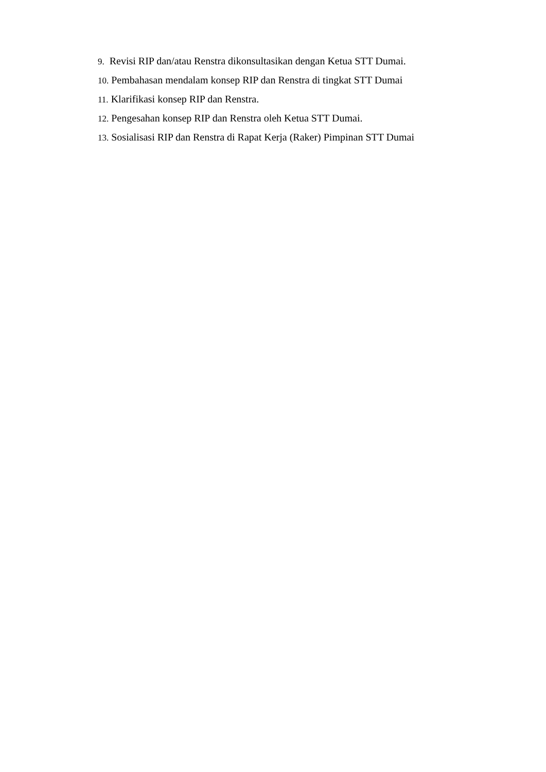9. Revisi RIP dan/atau Renstra dikonsultasikan dengan Ketua STT Dumai.
10. Pembahasan mendalam konsep RIP dan Renstra di tingkat STT Dumai
11. Klarifikasi konsep RIP dan Renstra.
12. Pengesahan konsep RIP dan Renstra oleh Ketua STT Dumai.
13. Sosialisasi RIP dan Renstra di Rapat Kerja (Raker) Pimpinan STT Dumai